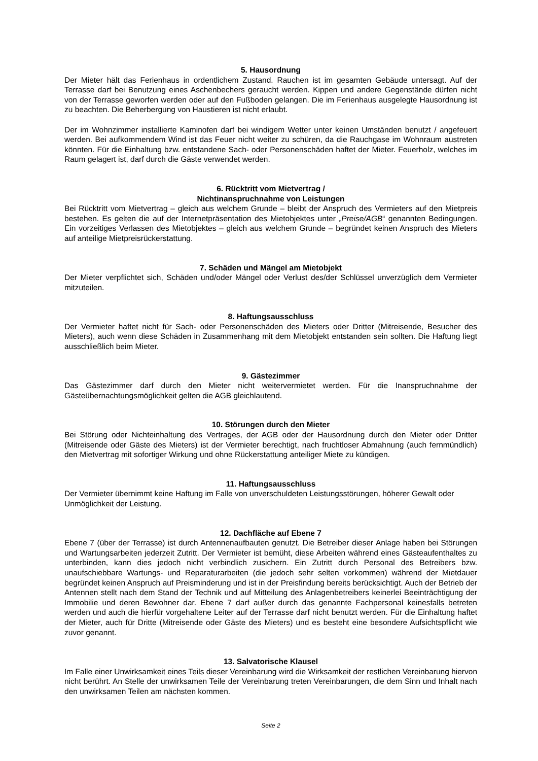5. Hausordnung
Der Mieter hält das Ferienhaus in ordentlichem Zustand. Rauchen ist im gesamten Gebäude untersagt. Auf der Terrasse darf bei Benutzung eines Aschenbechers geraucht werden. Kippen und andere Gegenstände dürfen nicht von der Terrasse geworfen werden oder auf den Fußboden gelangen. Die im Ferienhaus ausgelegte Hausordnung ist zu beachten. Die Beherbergung von Haustieren ist nicht erlaubt.
Der im Wohnzimmer installierte Kaminofen darf bei windigem Wetter unter keinen Umständen benutzt / angefeuert werden. Bei aufkommendem Wind ist das Feuer nicht weiter zu schüren, da die Rauchgase im Wohnraum austreten könnten. Für die Einhaltung bzw. entstandene Sach- oder Personenschäden haftet der Mieter. Feuerholz, welches im Raum gelagert ist, darf durch die Gäste verwendet werden.
6. Rücktritt vom Mietvertrag /
Nichtinanspruchnahme von Leistungen
Bei Rücktritt vom Mietvertrag – gleich aus welchem Grunde – bleibt der Anspruch des Vermieters auf den Mietpreis bestehen. Es gelten die auf der Internetpräsentation des Mietobjektes unter „Preise/AGB“ genannten Bedingungen. Ein vorzeitiges Verlassen des Mietobjektes – gleich aus welchem Grunde – begründet keinen Anspruch des Mieters auf anteilige Mietpreisrückerstattung.
7. Schäden und Mängel am Mietobjekt
Der Mieter verpflichtet sich, Schäden und/oder Mängel oder Verlust des/der Schlüssel unverzüglich dem Vermieter mitzuteilen.
8. Haftungsausschluss
Der Vermieter haftet nicht für Sach- oder Personenschäden des Mieters oder Dritter (Mitreisende, Besucher des Mieters), auch wenn diese Schäden in Zusammenhang mit dem Mietobjekt entstanden sein sollten. Die Haftung liegt ausschließlich beim Mieter.
9. Gästezimmer
Das Gästezimmer darf durch den Mieter nicht weitervermietet werden. Für die Inanspruchnahme der Gästeübernachtungsmöglichkeit gelten die AGB gleichlautend.
10. Störungen durch den Mieter
Bei Störung oder Nichteinhaltung des Vertrages, der AGB oder der Hausordnung durch den Mieter oder Dritter (Mitreisende oder Gäste des Mieters) ist der Vermieter berechtigt, nach fruchtloser Abmahnung (auch fernmündlich) den Mietvertrag mit sofortiger Wirkung und ohne Rückerstattung anteiliger Miete zu kündigen.
11. Haftungsausschluss
Der Vermieter übernimmt keine Haftung im Falle von unverschuldeten Leistungsstörungen, höherer Gewalt oder Unmöglichkeit der Leistung.
12. Dachfläche auf Ebene 7
Ebene 7 (über der Terrasse) ist durch Antennenaufbauten genutzt. Die Betreiber dieser Anlage haben bei Störungen und Wartungsarbeiten jederzeit Zutritt. Der Vermieter ist bemüht, diese Arbeiten während eines Gästeaufenthaltes zu unterbinden, kann dies jedoch nicht verbindlich zusichern. Ein Zutritt durch Personal des Betreibers bzw. unaufschiebbare Wartungs- und Reparaturarbeiten (die jedoch sehr selten vorkommen) während der Mietdauer begründet keinen Anspruch auf Preisminderung und ist in der Preisfindung bereits berücksichtigt. Auch der Betrieb der Antennen stellt nach dem Stand der Technik und auf Mitteilung des Anlagenbetreibers keinerlei Beeinträchtigung der Immobilie und deren Bewohner dar. Ebene 7 darf außer durch das genannte Fachpersonal keinesfalls betreten werden und auch die hierfür vorgehaltene Leiter auf der Terrasse darf nicht benutzt werden. Für die Einhaltung haftet der Mieter, auch für Dritte (Mitreisende oder Gäste des Mieters) und es besteht eine besondere Aufsichtspflicht wie zuvor genannt.
13. Salvatorische Klausel
Im Falle einer Unwirksamkeit eines Teils dieser Vereinbarung wird die Wirksamkeit der restlichen Vereinbarung hiervon nicht berührt. An Stelle der unwirksamen Teile der Vereinbarung treten Vereinbarungen, die dem Sinn und Inhalt nach den unwirksamen Teilen am nächsten kommen.
Seite 2